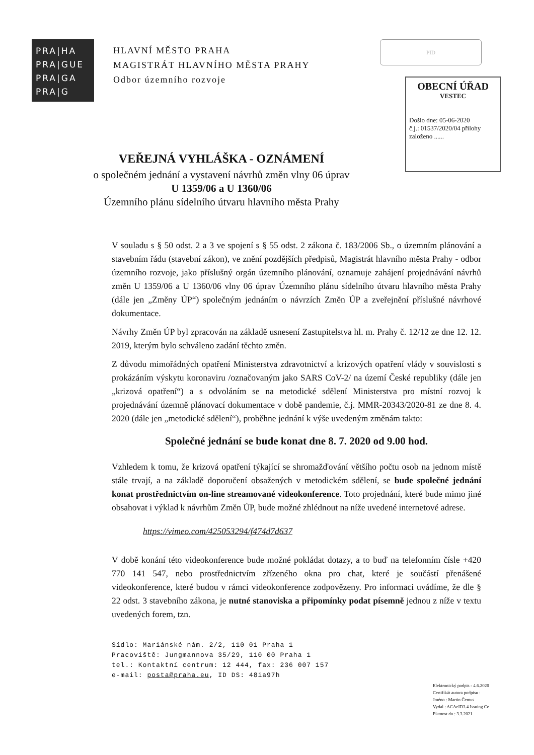PRA|HA
PRA|GUE
PRA|GA
PRA|G
HLAVNÍ MĚSTO PRAHA
MAGISTRÁT HLAVNÍHO MĚSTA PRAHY
Odbor územního rozvoje
PID
OBECNÍ ÚŘAD
VESTEC
Došlo dne: 05-06-2020
č.j.: 01537/2020/04 přílohy
založeno ......
VEŘEJNÁ VYHLÁŠKA - OZNÁMENÍ
o společném jednání a vystavení návrhů změn vlny 06 úprav
U 1359/06 a U 1360/06
Územního plánu sídelního útvaru hlavního města Prahy
V souladu s § 50 odst. 2 a 3 ve spojení s § 55 odst. 2 zákona č. 183/2006 Sb., o územním plánování a stavebním řádu (stavební zákon), ve znění pozdějších předpisů, Magistrát hlavního města Prahy - odbor územního rozvoje, jako příslušný orgán územního plánování, oznamuje zahájení projednávání návrhů změn U 1359/06 a U 1360/06 vlny 06 úprav Územního plánu sídelního útvaru hlavního města Prahy (dále jen „Změny ÚP“) společným jednáním o návrzích Změn ÚP a zveřejnění příslušné návrhové dokumentace.
Návrhy Změn ÚP byl zpracován na základě usnesení Zastupitelstva hl. m. Prahy č. 12/12 ze dne 12. 12. 2019, kterým bylo schváleno zadání těchto změn.
Z důvodu mimořádných opatření Ministerstva zdravotnictví a krizových opatření vlády v souvislosti s prokázáním výskytu koronaviru /označovaným jako SARS CoV-2/ na území České republiky (dále jen „krizová opatření“) a s odvoláním se na metodické sdělení Ministerstva pro místní rozvoj k projednávání územně plánovací dokumentace v době pandemie, č.j. MMR-20343/2020-81 ze dne 8. 4. 2020 (dále jen „metodické sdělení“), proběhne jednání k výše uvedeným změnám takto:
Společné jednání se bude konat dne 8. 7. 2020 od 9.00 hod.
Vzhledem k tomu, že krizová opatření týkající se shromažďování většího počtu osob na jednom místě stále trvají, a na základě doporučení obsažených v metodickém sdělení, se bude společné jednání konat prostřednictvím on-line streamované videokonference. Toto projednání, které bude mimo jiné obsahovat i výklad k návrhům Změn ÚP, bude možné zhlédnout na níže uvedené internetové adrese.
https://vimeo.com/425053294/f474d7d637
V době konání této videokonference bude možné pokládat dotazy, a to buď na telefonním čísle +420 770 141 547, nebo prostřednictvím zřízeného okna pro chat, které je součástí přenášené videokonference, které budou v rámci videokonference zodpovězeny. Pro informaci uvádíme, že dle § 22 odst. 3 stavebního zákona, je nutné stanoviska a připomínky podat písemně jednou z níže v textu uvedených forem, tzn.
Sídlo: Mariánské nám. 2/2, 110 01 Praha 1
Pracoviště: Jungmannova 35/29, 110 00 Praha 1
tel.: Kontaktní centrum: 12 444, fax: 236 007 157
e-mail: posta@praha.eu, ID DS: 48ia97h
Elektronický podpis - 4.6.2020
Certifikát autora podpisu :
Jméno : Martin Čemus
Vydal : ACAeID3.4 Issuing Ce
Platnost do : 3.3.2021